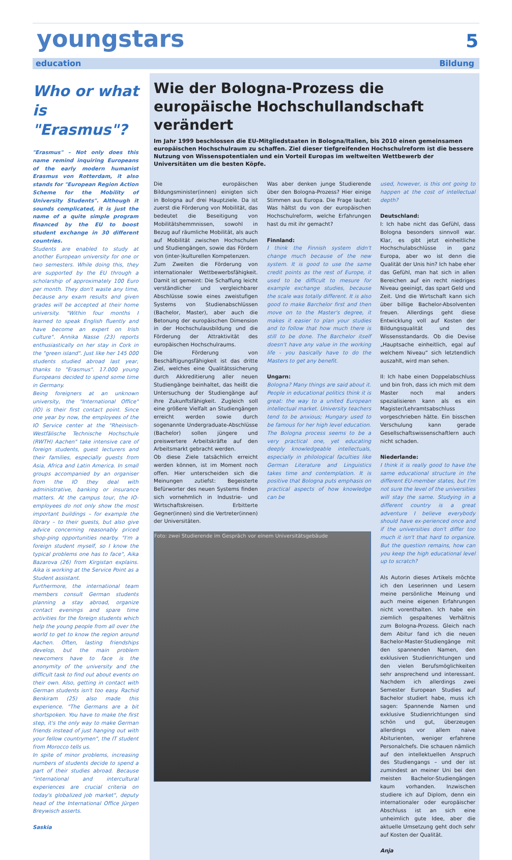youngstars 5
education Bildung
Who or what is "Erasmus"?
"Erasmus" – Not only does this name remind inquiring Europeans of the early modern humanist Erasmus von Rotterdam, it also stands for "European Region Action Scheme for the Mobility of University Students". Although it sounds complicated, it is just the name of a quite simple program financed by the EU to boost student exchange in 30 different countries.
Students are enabled to study at another European university for one or two semesters. While doing this, they are supported by the EU through a scholarship of approximately 100 Euro per month. They don't waste any time, because any exam results and given grades will be accepted at their home university. "Within four months I learned to speak English fluently and have become an expert on Irish culture". Annika Nasse (23) reports enthusiastically on her stay in Cork in the "green island". Just like her 145 000 students studied abroad last year, thanks to "Erasmus". 17.000 young Europeans decided to spend some time in Germany.
Being foreigners at an unknown university, the "International Office" (IO) is their first contact point. Since one year by now, the employees of the IO Service center at the "Rheinisch-Westfälische Technische Hochschule (RWTH) Aachen" take intensive care of foreign students, guest lecturers and their families, especially guests from Asia, Africa and Latin America. In small groups accompanied by an organiser from the IO they deal with administrative, banking or insurance matters. At the campus tour, the IO-employees do not only show the most important buildings – for example the library – to their guests, but also give advice concerning reasonably priced shop-ping opportunities nearby. "I'm a foreign student myself, so I know the typical problems one has to face", Aika Bazarova (26) from Kirgistan explains. Aika is working at the Service Point as a Student assistant.
Furthermore, the international team members consult German students planning a stay abroad, organize contact evenings and spare time activities for the foreign students which help the young people from all over the world to get to know the region around Aachen. Often, lasting friendships develop, but the main problem newcomers have to face is the anonymity of the university and the difficult task to find out about events on their own. Also, getting in contact with German students isn't too easy. Rachid Benkiram (25) also made this experience. "The Germans are a bit shortspoken. You have to make the first step, it's the only way to make German friends instead of just hanging out with your fellow countrymen", the IT student from Morocco tells us.
In spite of minor problems, increasing numbers of students decide to spend a part of their studies abroad. Because "international and intercultural experiences are crucial criteria on today's globalized job market", deputy head of the International Office Jürgen Breywisch asserts.
Saskia
Wie der Bologna-Prozess die europäische Hochschullandschaft verändert
Im Jahr 1999 beschlossen die EU-Mitgliedstaaten in Bologna/Italien, bis 2010 einen gemeinsamen europäischen Hochschulraum zu schaffen. Ziel dieser tiefgreifenden Hochschulreform ist die bessere Nutzung von Wissenspotentialen und ein Vorteil Europas im weltweiten Wettbewerb der Universitäten um die besten Köpfe.
Die europäischen Bildungsminister(innen) einigten sich in Bologna auf drei Hauptziele. Da ist zuerst die Förderung von Mobilität, das bedeutet die Beseitigung von Mobilitätshemmnissen, sowohl in Bezug auf räumliche Mobilität, als auch auf Mobilität zwischen Hochschulen und Studiengängen, sowie das Fördern von (inter-)kulturellen Kompetenzen.
Zum Zweiten die Förderung von internationaler Wettbewerbsfähigkeit. Damit ist gemeint: Die Schaffung leicht verständlicher und vergleichbarer Abschlüsse sowie eines zweistufigen Systems von Studienabschlüssen (Bachelor, Master), aber auch die Betonung der europäischen Dimension in der Hochschulausbildung und die Förderung der Attraktivität des europäischen Hochschulraums.
Die Förderung von Beschäftigungsfähigkeit ist das dritte Ziel, welches eine Qualitätssicherung durch Akkreditierung aller neuen Studiengänge beinhaltet, das heißt die Untersuchung der Studiengänge auf ihre Zukunftsfähigkeit. Zugleich soll eine größere Vielfalt an Studiengängen erreicht werden sowie durch sogenannte Undergraduate-Abschlüsse (Bachelor) sollen jüngere und preiswertere Arbeitskräfte auf den Arbeitsmarkt gebracht werden.
Ob diese Ziele tatsächlich erreicht werden können, ist im Moment noch offen. Hier unterscheiden sich die Meinungen zutiefst: Begeisterte Befürworter des neuen Systems finden sich vornehmlich in Industrie- und Wirtschaftskreisen. Erbitterte Gegner(innen) sind die Vertreter(innen) der Universitäten.
Was aber denken junge Studierende über den Bologna-Prozess? Hier einige Stimmen aus Europa. Die Frage lautet: Was hältst du von der europäischen Hochschulreform, welche Erfahrungen hast du mit ihr gemacht?
Finnland:
I think the Finnish system didn't change much because of the new system. It is good to use the same credit points as the rest of Europe, it used to be difficult to mesure for example exchange studies, because the scale was totally different. It is also good to make Barchelor first and then move on to the Master's degree, it makes it easier to plan your studies and to follow that how much there is still to be done. The Barchelor itself doesn't have any value in the working life - you basically have to do the Masters to get any benefit.
Ungarn:
Bologna? Many things are said about it. People in educational politics think it is great: the way to a united European intellectual market. University teachers tend to be anxious; Hungary used to be famous for her high level education. The Bologna process seems to be a very practical one, yet educating deeply knowledgeable intellectuals, especially in philological faculties like German Literature and Linguistics takes time and contemplation. It is positive that Bologna puts emphasis on practical aspects of how knowledge can be
Foto: zwei Studierende im Gespräch vor einem Universitätsgebäude
used, however, is this ont going to happen at the cost of intellectual depth?
Deutschland:
I: Ich habe nicht das Gefühl, dass Bologna besonders sinnvoll war. Klar, es gibt jetzt einheitliche Hochschulabschlüsse in ganz Europa, aber wo ist denn die Qualität der Unis hin? Ich habe eher das Gefühl, man hat sich in allen Bereichen auf ein recht niedriges Niveau geeinigt, das spart Geld und Zeit. Und die Wirtschaft kann sich über billige Bachelor-Absolventen freuen. Allerdings geht diese Entwicklung voll auf Kosten der Bildungsqualität und des Wissensstandards. Ob die Devise „Hauptsache einheitlich, egal auf welchem Niveau“ sich letztendlich auszahlt, wird man sehen.
II: Ich habe einen Doppelabschluss und bin froh, dass ich mich mit dem Master noch mal anders spezialisieren kann als es ein Magister/Lehramtsabschluss vorgeschrieben hätte. Ein bisschen Verschulung kann gerade Gesellschaftswissenschaftlern auch nicht schaden.
Niederlande:
I think it is really good to have the same educational structure in the different EU-member states, but I'm not sure the level of the universities will stay the same. Studying in a different country is a great adventure I believe everybody should have ex-perienced once and if the universities don't differ too much it isn't that hard to organize. But the question remains, how can you keep the high educational level up to scratch?
Als Autorin dieses Artikels möchte ich den Leserinnen und Lesern meine persönliche Meinung und auch meine eigenen Erfahrungen nicht vorenthalten. Ich habe ein ziemlich gespaltenes Verhältnis zum Bologna-Prozess. Gleich nach dem Abitur fand ich die neuen Bachelor-Master-Studiengänge mit den spannenden Namen, den exklusiven Studienrichtungen und den vielen Berufsmöglichkeiten sehr ansprechend und interessant. Nachdem ich allerdings zwei Semester European Studies auf Bachelor studiert habe, muss ich sagen: Spannende Namen und exklusive Studienrichtungen sind schön und gut, überzeugen allerdings vor allem naive Abiturienten, weniger erfahrene Personalchefs. Die schauen nämlich auf den intellektuellen Anspruch des Studiengangs – und der ist zumindest an meiner Uni bei den meisten Bachelor-Studiengängen kaum vorhanden. Inzwischen studiere ich auf Diplom, denn ein internationaler oder europäischer Abschluss ist an sich eine unheimlich gute Idee, aber die aktuelle Umsetzung geht doch sehr auf Kosten der Qualität.
Anja